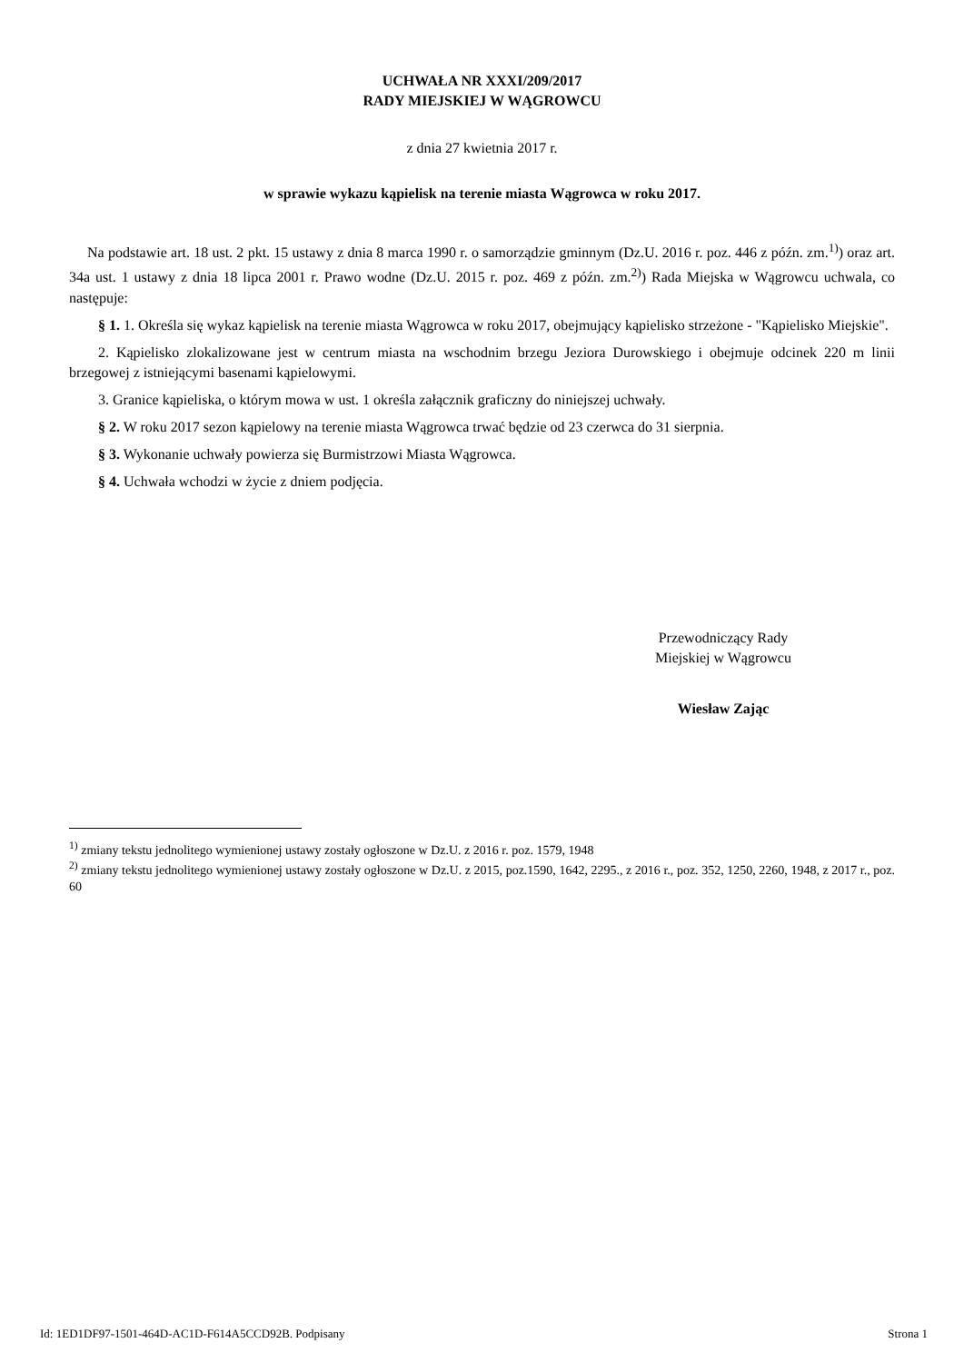UCHWAŁA NR XXXI/209/2017
RADY MIEJSKIEJ W WĄGROWCU
z dnia 27 kwietnia 2017 r.
w sprawie wykazu kąpielisk na terenie miasta Wągrowca w roku 2017.
Na podstawie art. 18 ust. 2 pkt. 15 ustawy z dnia 8 marca 1990 r. o samorządzie gminnym (Dz.U. 2016 r. poz. 446 z późn. zm.<sup>1)</sup>) oraz art. 34a ust. 1 ustawy z dnia 18 lipca 2001 r. Prawo wodne (Dz.U. 2015 r. poz. 469 z późn. zm.<sup>2)</sup>) Rada Miejska w Wągrowcu uchwala, co następuje:
§ 1. 1. Określa się wykaz kąpielisk na terenie miasta Wągrowca w roku 2017, obejmujący kąpielisko strzeżone - "Kąpielisko Miejskie".
2. Kąpielisko zlokalizowane jest w centrum miasta na wschodnim brzegu Jeziora Durowskiego i obejmuje odcinek 220 m linii brzegowej z istniejącymi basenami kąpielowymi.
3. Granice kąpieliska, o którym mowa w ust. 1 określa załącznik graficzny do niniejszej uchwały.
§ 2. W roku 2017 sezon kąpielowy na terenie miasta Wągrowca trwać będzie od 23 czerwca do 31 sierpnia.
§ 3. Wykonanie uchwały powierza się Burmistrzowi Miasta Wągrowca.
§ 4. Uchwała wchodzi w życie z dniem podjęcia.
Przewodniczący Rady
Miejskiej w Wągrowcu
Wiesław Zając
<sup>1)</sup> zmiany tekstu jednolitego wymienionej ustawy zostały ogłoszone w Dz.U. z 2016 r. poz. 1579, 1948
<sup>2)</sup> zmiany tekstu jednolitego wymienionej ustawy zostały ogłoszone w Dz.U. z 2015, poz.1590, 1642, 2295., z 2016 r., poz. 352, 1250, 2260, 1948, z 2017 r., poz. 60
Id: 1ED1DF97-1501-464D-AC1D-F614A5CCD92B. Podpisany Strona 1